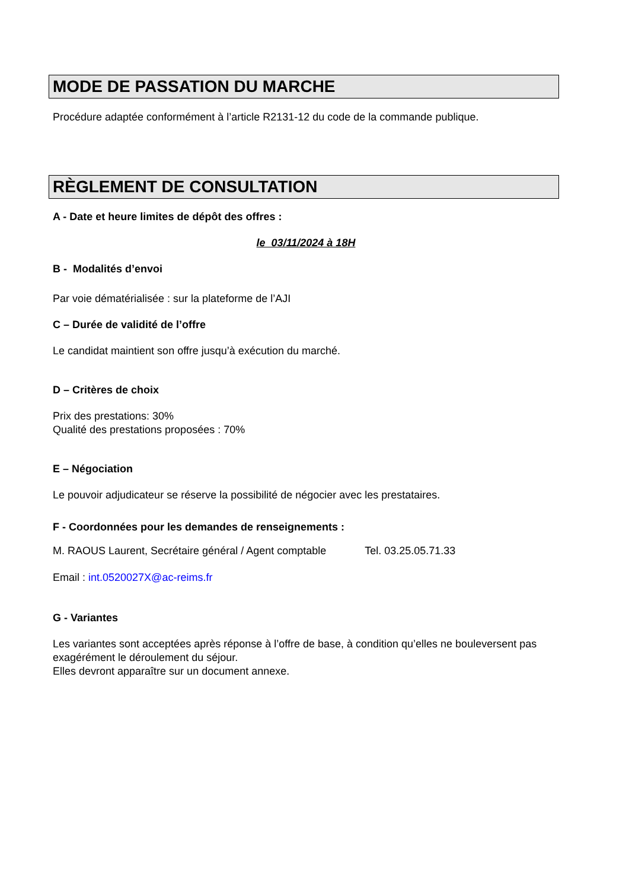MODE DE PASSATION DU MARCHE
Procédure adaptée conformément à l’article R2131-12 du code de la commande publique.
RÈGLEMENT DE CONSULTATION
A - Date et heure limites de dépôt des offres :
le 03/11/2024 à 18H
B - Modalités d’envoi
Par voie dématérialisée : sur la plateforme de l’AJI
C – Durée de validité de l’offre
Le candidat maintient son offre jusqu’à exécution du marché.
D – Critères de choix
Prix des prestations: 30%
Qualité des prestations proposées : 70%
E – Négociation
Le pouvoir adjudicateur se réserve la possibilité de négocier avec les prestataires.
F - Coordonnées pour les demandes de renseignements :
M. RAOUS Laurent, Secrétaire général / Agent comptable Tel. 03.25.05.71.33
Email : int.0520027X@ac-reims.fr
G - Variantes
Les variantes sont acceptées après réponse à l’offre de base, à condition qu’elles ne bouleversent pas exagérément le déroulement du séjour.
Elles devront apparaître sur un document annexe.